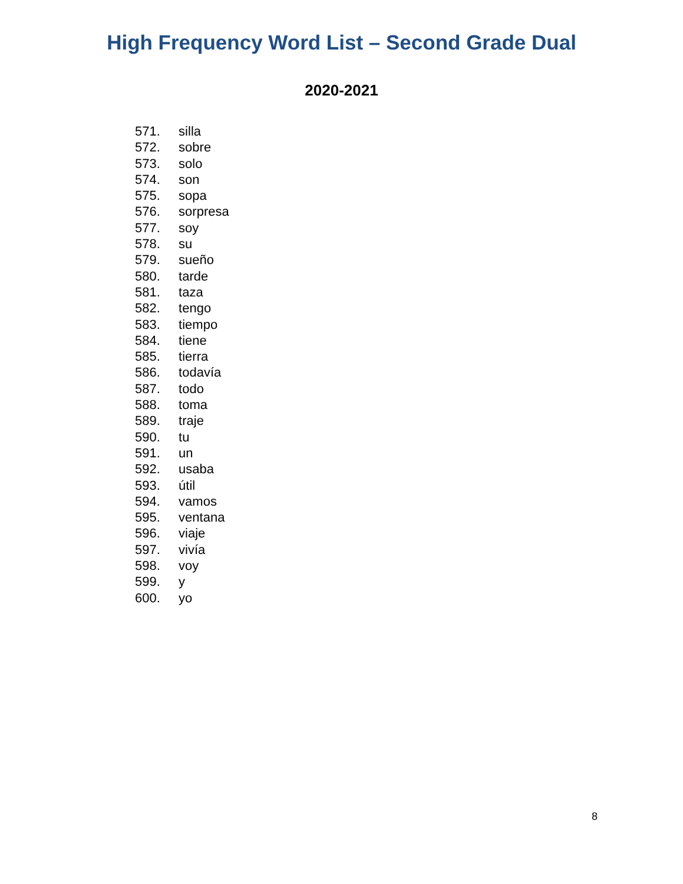High Frequency Word List – Second Grade Dual
2020-2021
571. silla
572. sobre
573. solo
574. son
575. sopa
576. sorpresa
577. soy
578. su
579. sueño
580. tarde
581. taza
582. tengo
583. tiempo
584. tiene
585. tierra
586. todavía
587. todo
588. toma
589. traje
590. tu
591. un
592. usaba
593. útil
594. vamos
595. ventana
596. viaje
597. vivía
598. voy
599. y
600. yo
8